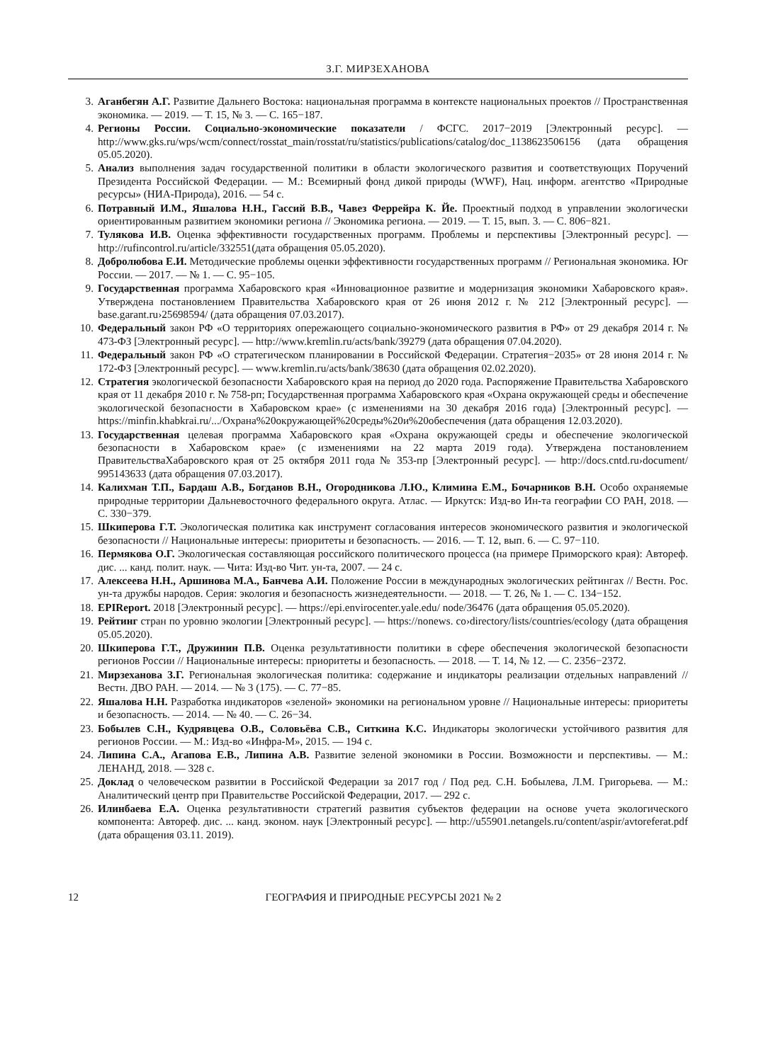З.Г. МИРЗЕХАНОВА
3. Аганбегян А.Г. Развитие Дальнего Востока: национальная программа в контексте национальных проектов // Пространственная экономика. — 2019. — Т. 15, № 3. — С. 165−187.
4. Регионы России. Социально-экономические показатели / ФСГС. 2017−2019 [Электронный ресурс]. — http://www.gks.ru/wps/wcm/connect/rosstat_main/rosstat/ru/statistics/publications/catalog/doc_1138623506156 (дата обращения 05.05.2020).
5. Анализ выполнения задач государственной политики в области экологического развития и соответствующих Поручений Президента Российской Федерации. — М.: Всемирный фонд дикой природы (WWF), Нац. информ. агентство «Природные ресурсы» (НИА-Природа), 2016. — 54 с.
6. Потравный И.М., Яшалова Н.Н., Гассий В.В., Чавез Феррейра К. Йе. Проектный подход в управлении экологически ориентированным развитием экономики региона // Экономика региона. — 2019. — Т. 15, вып. 3. — С. 806−821.
7. Тулякова И.В. Оценка эффективности государственных программ. Проблемы и перспективы [Электронный ресурс]. — http://rufincontrol.ru/article/332551(дата обращения 05.05.2020).
8. Добролюбова Е.И. Методические проблемы оценки эффективности государственных программ // Региональная экономика. Юг России. — 2017. — № 1. — С. 95−105.
9. Государственная программа Хабаровского края «Инновационное развитие и модернизация экономики Хабаровского края». Утверждена постановлением Правительства Хабаровского края от 26 июня 2012 г. № 212 [Электронный ресурс]. — base.garant.ru›25698594/ (дата обращения 07.03.2017).
10. Федеральный закон РФ «О территориях опережающего социально-экономического развития в РФ» от 29 декабря 2014 г. № 473-ФЗ [Электронный ресурс]. — http://www.kremlin.ru/acts/bank/39279 (дата обращения 07.04.2020).
11. Федеральный закон РФ «О стратегическом планировании в Российской Федерации. Стратегия−2035» от 28 июня 2014 г. № 172-ФЗ [Электронный ресурс]. — www.kremlin.ru/acts/bank/38630 (дата обращения 02.02.2020).
12. Стратегия экологической безопасности Хабаровского края на период до 2020 года. Распоряжение Правительства Хабаровского края от 11 декабря 2010 г. № 758-рп; Государственная программа Хабаровского края «Охрана окружающей среды и обеспечение экологической безопасности в Хабаровском крае» (с изменениями на 30 декабря 2016 года) [Электронный ресурс]. — https://minfin.khabkrai.ru/.../Охрана%20окружающей%20среды%20и%20обеспечения (дата обращения 12.03.2020).
13. Государственная целевая программа Хабаровского края «Охрана окружающей среды и обеспечение экологической безопасности в Хабаровском крае» (с изменениями на 22 марта 2019 года). Утверждена постановлением ПравительстваХабаровского края от 25 октября 2011 года № 353-пр [Электронный ресурс]. — http://docs.cntd.ru›document/ 995143633 (дата обращения 07.03.2017).
14. Калихман Т.П., Бардаш А.В., Богданов В.Н., Огородникова Л.Ю., Климина Е.М., Бочарников В.Н. Особо охраняемые природные территории Дальневосточного федерального округа. Атлас. — Иркутск: Изд-во Ин-та географии СО РАН, 2018. — С. 330−379.
15. Шкиперова Г.Т. Экологическая политика как инструмент согласования интересов экономического развития и экологической безопасности // Национальные интересы: приоритеты и безопасность. — 2016. — Т. 12, вып. 6. — С. 97−110.
16. Пермякова О.Г. Экологическая составляющая российского политического процесса (на примере Приморского края): Автореф. дис. ... канд. полит. наук. — Чита: Изд-во Чит. ун-та, 2007. — 24 с.
17. Алексеева Н.Н., Аршинова М.А., Банчева А.И. Положение России в международных экологических рейтингах // Вестн. Рос. ун-та дружбы народов. Серия: экология и безопасность жизнедеятельности. — 2018. — Т. 26, № 1. — С. 134−152.
18. EPIReport. 2018 [Электронный ресурс]. — https://epi.envirocenter.yale.edu/ node/36476 (дата обращения 05.05.2020).
19. Рейтинг стран по уровню экологии [Электронный ресурс]. — https://nonews. co›directory/lists/countries/ecology (дата обращения 05.05.2020).
20. Шкиперова Г.Т., Дружинин П.В. Оценка результативности политики в сфере обеспечения экологической безопасности регионов России // Национальные интересы: приоритеты и безопасность. — 2018. — Т. 14, № 12. — С. 2356−2372.
21. Мирзеханова З.Г. Региональная экологическая политика: содержание и индикаторы реализации отдельных направлений // Вестн. ДВО РАН. — 2014. — № 3 (175). — С. 77−85.
22. Яшалова Н.Н. Разработка индикаторов «зеленой» экономики на региональном уровне // Национальные интересы: приоритеты и безопасность. — 2014. — № 40. — С. 26−34.
23. Бобылев С.Н., Кудрявцева О.В., Соловьёва С.В., Ситкина К.С. Индикаторы экологически устойчивого развития для регионов России. — М.: Изд-во «Инфра-М», 2015. — 194 с.
24. Липина С.А., Агапова Е.В., Липина А.В. Развитие зеленой экономики в России. Возможности и перспективы. — М.: ЛЕНАНД, 2018. — 328 с.
25. Доклад о человеческом развитии в Российской Федерации за 2017 год / Под ред. С.Н. Бобылева, Л.М. Григорьева. — М.: Аналитический центр при Правительстве Российской Федерации, 2017. — 292 с.
26. Илинбаева Е.А. Оценка результативности стратегий развития субъектов федерации на основе учета экологического компонента: Автореф. дис. ... канд. эконом. наук [Электронный ресурс]. — http://u55901.netangels.ru/content/aspir/avtoreferat.pdf (дата обращения 03.11. 2019).
12 ГЕОГРАФИЯ И ПРИРОДНЫЕ РЕСУРСЫ 2021 № 2